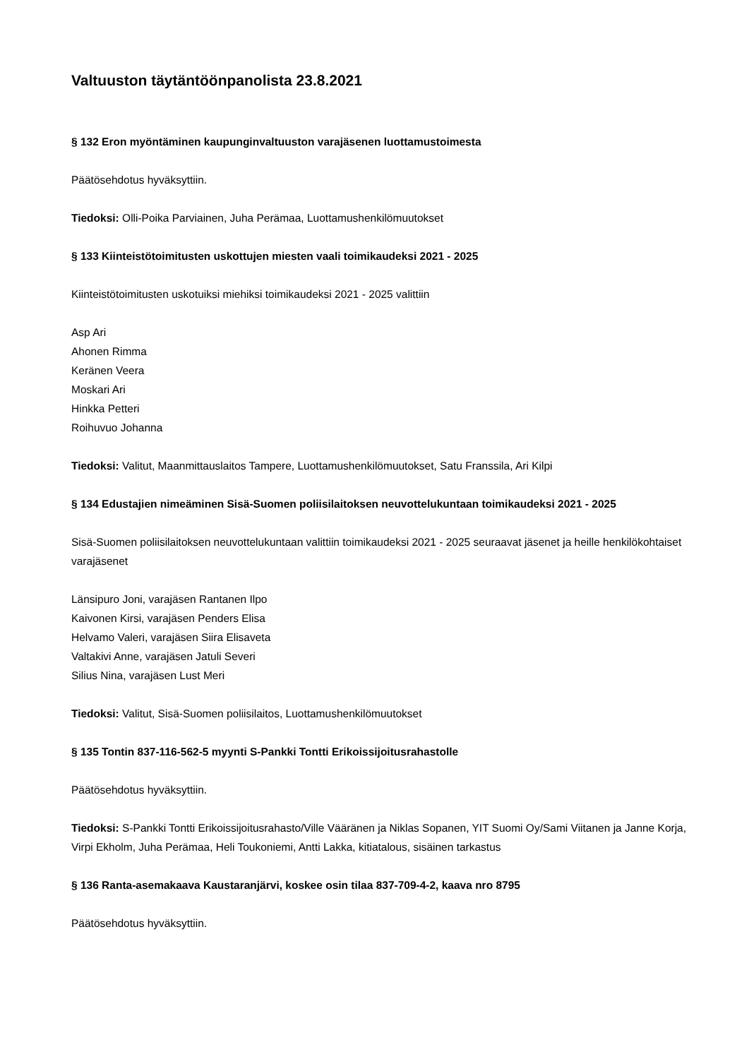Valtuuston täytäntöönpanolista 23.8.2021
§ 132 Eron myöntäminen kaupunginvaltuuston varajäsenen luottamustoimesta
Päätösehdotus hyväksyttiin.
Tiedoksi: Olli-Poika Parviainen, Juha Perämaa, Luottamushenkilömuutokset
§ 133 Kiinteistötoimitusten uskottujen miesten vaali toimikaudeksi 2021 - 2025
Kiinteistötoimitusten uskotuiksi miehiksi toimikaudeksi 2021 - 2025 valittiin
Asp Ari
Ahonen Rimma
Keränen Veera
Moskari Ari
Hinkka Petteri
Roihuvuo Johanna
Tiedoksi: Valitut, Maanmittauslaitos Tampere, Luottamushenkilömuutokset, Satu Franssila, Ari Kilpi
§ 134 Edustajien nimeäminen Sisä-Suomen poliisilaitoksen neuvottelukuntaan toimikaudeksi 2021 - 2025
Sisä-Suomen poliisilaitoksen neuvottelukuntaan valittiin toimikaudeksi 2021 - 2025 seuraavat jäsenet ja heille henkilökohtaiset varajäsenet
Länsipuro Joni, varajäsen Rantanen Ilpo
Kaivonen Kirsi, varajäsen Penders Elisa
Helvamo Valeri, varajäsen Siira Elisaveta
Valtakivi Anne, varajäsen Jatuli Severi
Silius Nina, varajäsen Lust Meri
Tiedoksi: Valitut, Sisä-Suomen poliisilaitos, Luottamushenkilömuutokset
§ 135 Tontin 837-116-562-5 myynti S-Pankki Tontti Erikoissijoitusrahastolle
Päätösehdotus hyväksyttiin.
Tiedoksi: S-Pankki Tontti Erikoissijoitusrahasto/Ville Vääränen ja Niklas Sopanen, YIT Suomi Oy/Sami Viitanen ja Janne Korja, Virpi Ekholm, Juha Perämaa, Heli Toukoniemi, Antti Lakka, kitiatalous, sisäinen tarkastus
§ 136 Ranta-asemakaava Kaustaranjärvi, koskee osin tilaa 837-709-4-2, kaava nro 8795
Päätösehdotus hyväksyttiin.